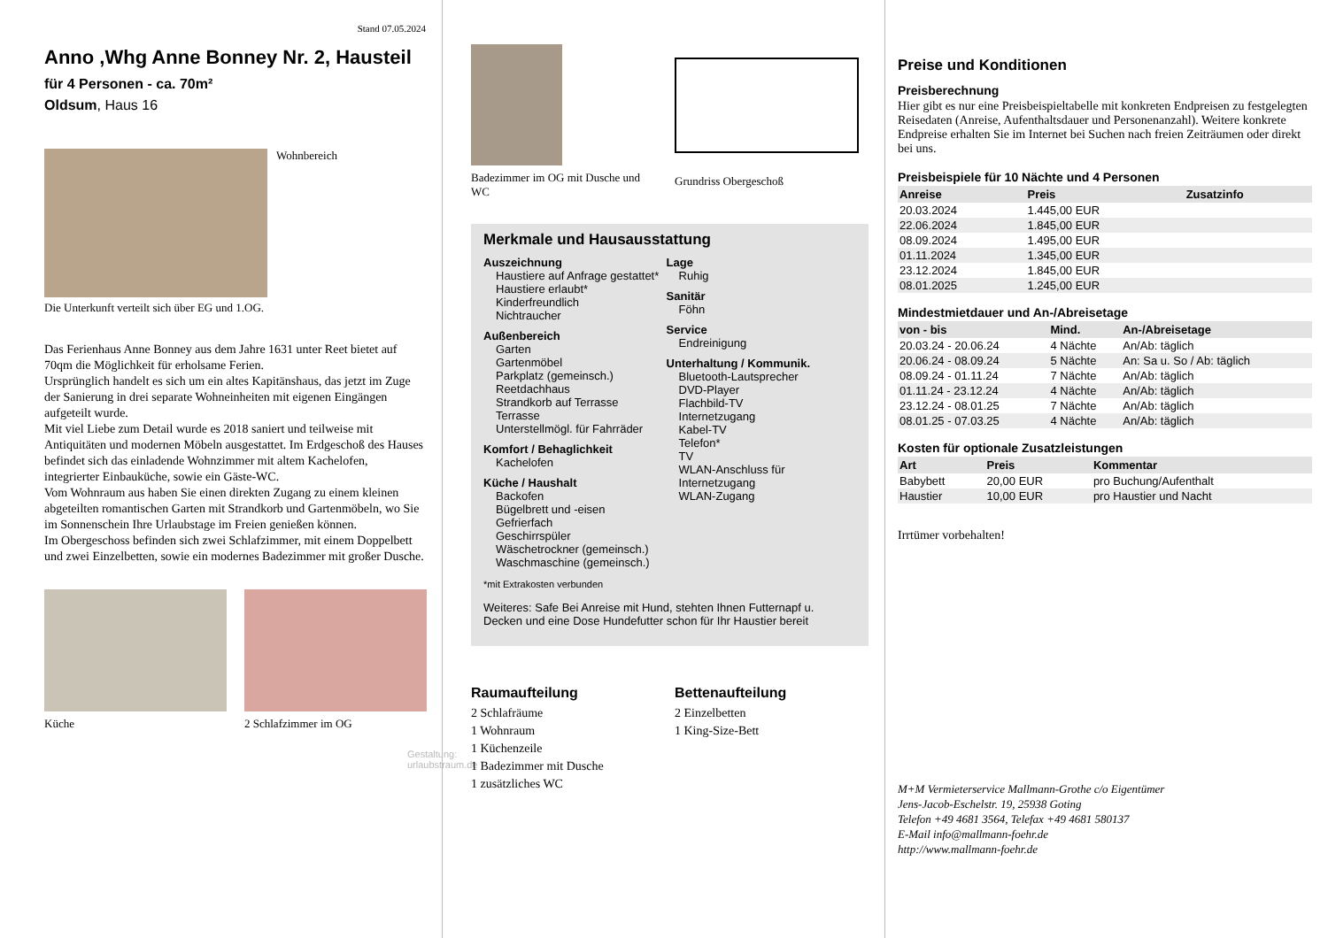Stand 07.05.2024
Anno ,Whg Anne Bonney Nr. 2, Hausteil
für 4 Personen - ca. 70m²
Oldsum, Haus 16
Wohnbereich
Die Unterkunft verteilt sich über EG und 1.OG.
Das Ferienhaus Anne Bonney aus dem Jahre 1631 unter Reet bietet auf 70qm die Möglichkeit für erholsame Ferien.
Ursprünglich handelt es sich um ein altes Kapitänshaus, das jetzt im Zuge der Sanierung in drei separate Wohneinheiten mit eigenen Eingängen aufgeteilt wurde.
Mit viel Liebe zum Detail wurde es 2018 saniert und teilweise mit Antiquitäten und modernen Möbeln ausgestattet. Im Erdgeschoß des Hauses befindet sich das einladende Wohnzimmer mit altem Kachelofen, integrierter Einbauküche, sowie ein Gäste-WC.
Vom Wohnraum aus haben Sie einen direkten Zugang zu einem kleinen abgeteilten romantischen Garten mit Strandkorb und Gartenmöbeln, wo Sie im Sonnenschein Ihre Urlaubstage im Freien genießen können.
Im Obergeschoss befinden sich zwei Schlafzimmer, mit einem Doppelbett und zwei Einzelbetten, sowie ein modernes Badezimmer mit großer Dusche.
Küche 2 Schlafzimmer im OG
Gestaltung: urlaubstraum.de
Badezimmer im OG mit Dusche und WC
Grundriss Obergeschoß
Merkmale und Hausausstattung
Auszeichnung
Haustiere auf Anfrage gestattet*
Haustiere erlaubt*
Kinderfreundlich
Nichtraucher
Außenbereich
Garten
Gartenmöbel
Parkplatz (gemeinsch.)
Reetdachhaus
Strandkorb auf Terrasse
Terrasse
Unterstellmögl. für Fahrräder
Komfort / Behaglichkeit
Kachelofen
Küche / Haushalt
Backofen
Bügelbrett und -eisen
Gefrierfach
Geschirrspüler
Wäschetrockner (gemeinsch.)
Waschmaschine (gemeinsch.)
Lage
Ruhig
Sanitär
Föhn
Service
Endreinigung
Unterhaltung / Kommunik.
Bluetooth-Lautsprecher
DVD-Player
Flachbild-TV
Internetzugang
Kabel-TV
Telefon*
TV
WLAN-Anschluss für Internetzugang
WLAN-Zugang
*mit Extrakosten verbunden
Weiteres: Safe Bei Anreise mit Hund, stehten Ihnen Futternapf u. Decken und eine Dose Hundefutter schon für Ihr Haustier bereit
Raumaufteilung
2 Schlafräume
1 Wohnraum
1 Küchenzeile
1 Badezimmer mit Dusche
1 zusätzliches WC
Bettenaufteilung
2 Einzelbetten
1 King-Size-Bett
Preise und Konditionen
Preisberechnung
Hier gibt es nur eine Preisbeispieltabelle mit konkreten Endpreisen zu festgelegten Reisedaten (Anreise, Aufenthaltsdauer und Personenanzahl). Weitere konkrete Endpreise erhalten Sie im Internet bei Suchen nach freien Zeiträumen oder direkt bei uns.
Preisbeispiele für 10 Nächte und 4 Personen
| Anreise | Preis | Zusatzinfo |
| --- | --- | --- |
| 20.03.2024 | 1.445,00 EUR | |
| 22.06.2024 | 1.845,00 EUR | |
| 08.09.2024 | 1.495,00 EUR | |
| 01.11.2024 | 1.345,00 EUR | |
| 23.12.2024 | 1.845,00 EUR | |
| 08.01.2025 | 1.245,00 EUR | |
Mindestmietdauer und An-/Abreisetage
| von - bis | Mind. | An-/Abreisetage |
| --- | --- | --- |
| 20.03.24 - 20.06.24 | 4 Nächte | An/Ab: täglich |
| 20.06.24 - 08.09.24 | 5 Nächte | An: Sa u. So / Ab: täglich |
| 08.09.24 - 01.11.24 | 7 Nächte | An/Ab: täglich |
| 01.11.24 - 23.12.24 | 4 Nächte | An/Ab: täglich |
| 23.12.24 - 08.01.25 | 7 Nächte | An/Ab: täglich |
| 08.01.25 - 07.03.25 | 4 Nächte | An/Ab: täglich |
Kosten für optionale Zusatzleistungen
| Art | Preis | Kommentar |
| --- | --- | --- |
| Babybett | 20,00 EUR | pro Buchung/Aufenthalt |
| Haustier | 10,00 EUR | pro Haustier und Nacht |
Irrtümer vorbehalten!
M+M Vermieterservice Mallmann-Grothe c/o Eigentümer
Jens-Jacob-Eschelstr. 19, 25938 Goting
Telefon +49 4681 3564, Telefax +49 4681 580137
E-Mail info@mallmann-foehr.de
http://www.mallmann-foehr.de